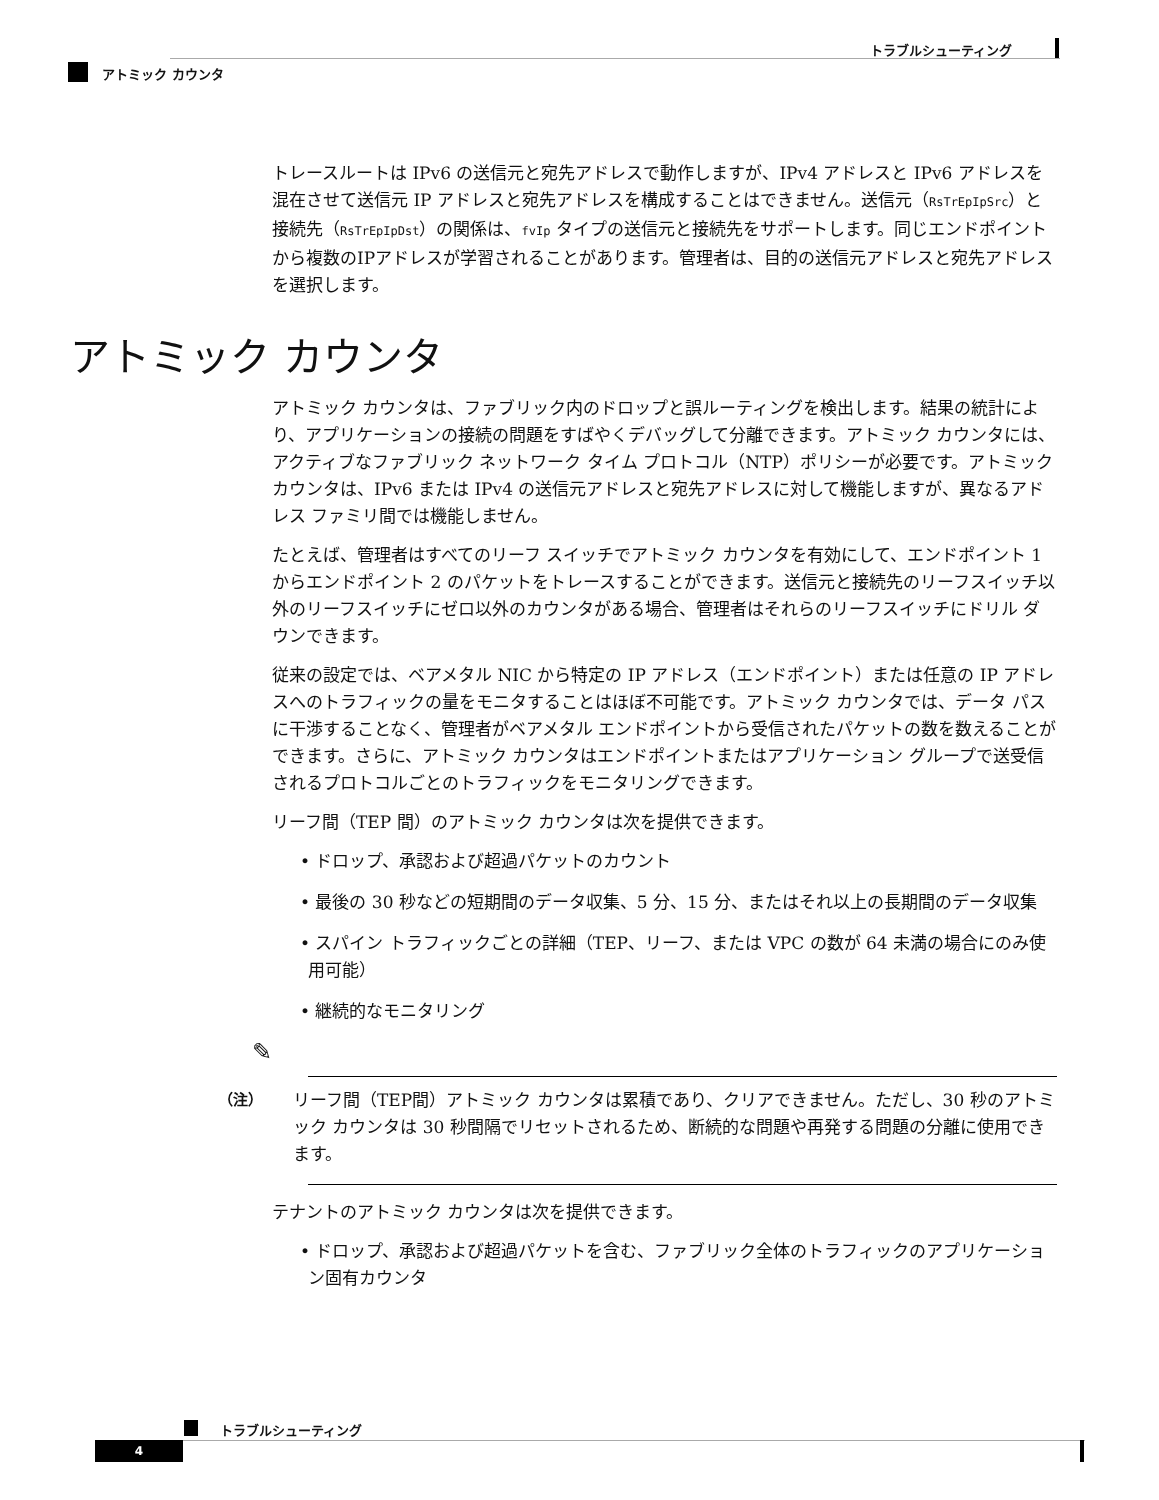トラブルシューティング
アトミック カウンタ
トレースルートは IPv6 の送信元と宛先アドレスで動作しますが、IPv4 アドレスと IPv6 アドレスを混在させて送信元 IP アドレスと宛先アドレスを構成することはできません。送信元（RsTrEpIpSrc）と接続先（RsTrEpIpDst）の関係は、fvIp タイプの送信元と接続先をサポートします。同じエンドポイントから複数のIPアドレスが学習されることがあります。管理者は、目的の送信元アドレスと宛先アドレスを選択します。
アトミック カウンタ
アトミック カウンタは、ファブリック内のドロップと誤ルーティングを検出します。結果の統計により、アプリケーションの接続の問題をすばやくデバッグして分離できます。アトミック カウンタには、アクティブなファブリック ネットワーク タイム プロトコル（NTP）ポリシーが必要です。アトミック カウンタは、IPv6 または IPv4 の送信元アドレスと宛先アドレスに対して機能しますが、異なるアドレス ファミリ間では機能しません。
たとえば、管理者はすべてのリーフ スイッチでアトミック カウンタを有効にして、エンドポイント 1 からエンドポイント 2 のパケットをトレースすることができます。送信元と接続先のリーフスイッチ以外のリーフスイッチにゼロ以外のカウンタがある場合、管理者はそれらのリーフスイッチにドリル ダウンできます。
従来の設定では、ベアメタル NIC から特定の IP アドレス（エンドポイント）または任意の IP アドレスへのトラフィックの量をモニタすることはほぼ不可能です。アトミック カウンタでは、データ パスに干渉することなく、管理者がベアメタル エンドポイントから受信されたパケットの数を数えることができます。さらに、アトミック カウンタはエンドポイントまたはアプリケーション グループで送受信されるプロトコルごとのトラフィックをモニタリングできます。
リーフ間（TEP 間）のアトミック カウンタは次を提供できます。
• ドロップ、承認および超過パケットのカウント
• 最後の 30 秒などの短期間のデータ収集、5 分、15 分、またはそれ以上の長期間のデータ収集
• スパイン トラフィックごとの詳細（TEP、リーフ、または VPC の数が 64 未満の場合にのみ使用可能）
• 継続的なモニタリング
✎
（注） リーフ間（TEP間）アトミック カウンタは累積であり、クリアできません。ただし、30 秒のアトミック カウンタは 30 秒間隔でリセットされるため、断続的な問題や再発する問題の分離に使用できます。
テナントのアトミック カウンタは次を提供できます。
• ドロップ、承認および超過パケットを含む、ファブリック全体のトラフィックのアプリケーション固有カウンタ
トラブルシューティング
4